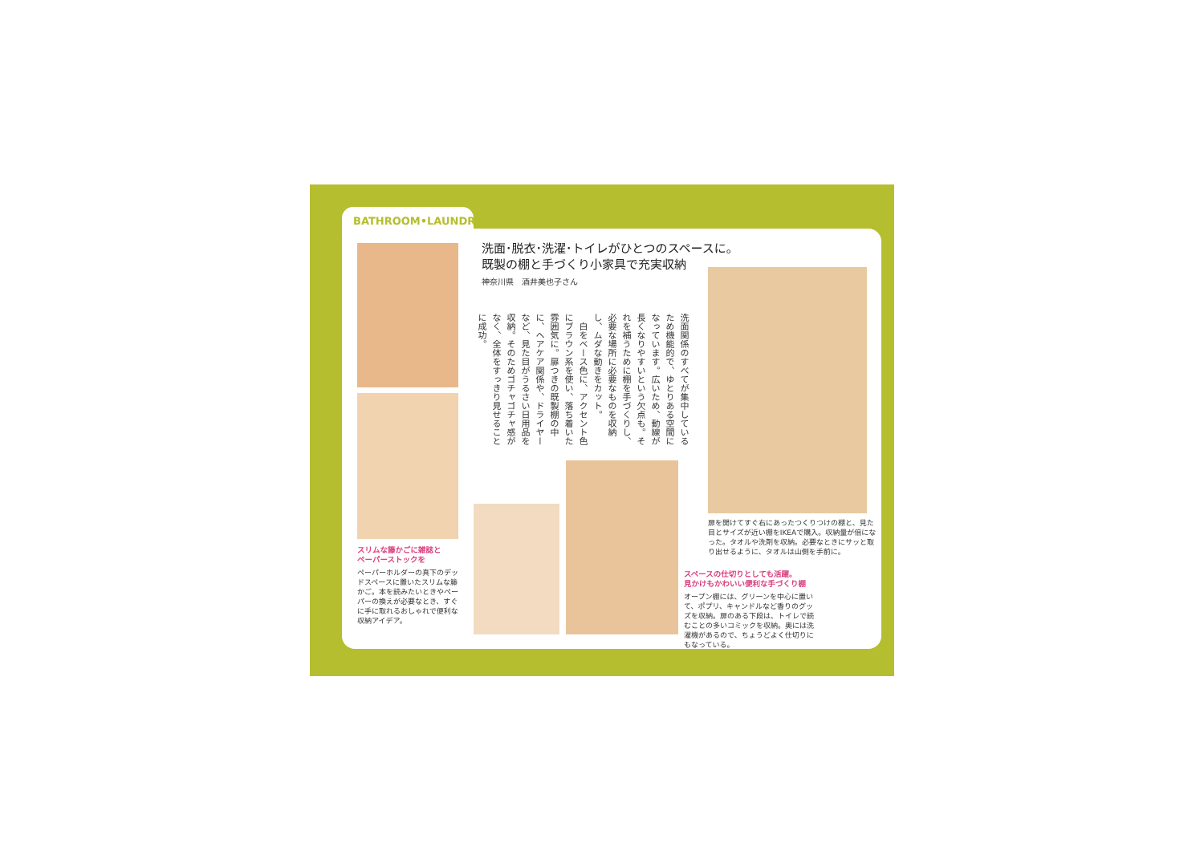BATHROOM•LAUNDRY
洗面･脱衣･洗濯･トイレがひとつのスペースに。
既製の棚と手づくり小家具で充実収納
神奈川県　酒井美也子さん
洗面関係のすべてが集中しているため機能的で、ゆとりある空間になっています。広いため、動線が長くなりやすいという欠点も。それを補うために棚を手づくりし、必要な場所に必要なものを収納し、ムダな動きをカット。
　白をベース色に、アクセント色にブラウン系を使い、落ち着いた雰囲気に。扉つきの既製棚の中に、ヘアケア関係や、ドライヤーなど、見た目がうるさい日用品を収納。そのためゴチャゴチャ感がなく、全体をすっきり見せることに成功。
扉を開けてすぐ右にあったつくりつけの棚と、見た目とサイズが近い棚をIKEAで購入。収納量が倍になった。タオルや洗剤を収納。必要なときにサッと取り出せるように、タオルは山側を手前に。
スリムな籐かごに雑誌と
ペーパーストックを
ペーパーホルダーの真下のデッドスペースに置いたスリムな籐かご。本を読みたいときやペーパーの換えが必要なとき、すぐに手に取れるおしゃれで便利な収納アイデア。
スペースの仕切りとしても活躍。
見かけもかわいい便利な手づくり棚
オープン棚には、グリーンを中心に置いて、ポプリ、キャンドルなど香りのグッズを収納。扉のある下段は、トイレで読むことの多いコミックを収納。奥には洗濯機があるので、ちょうどよく仕切りにもなっている。